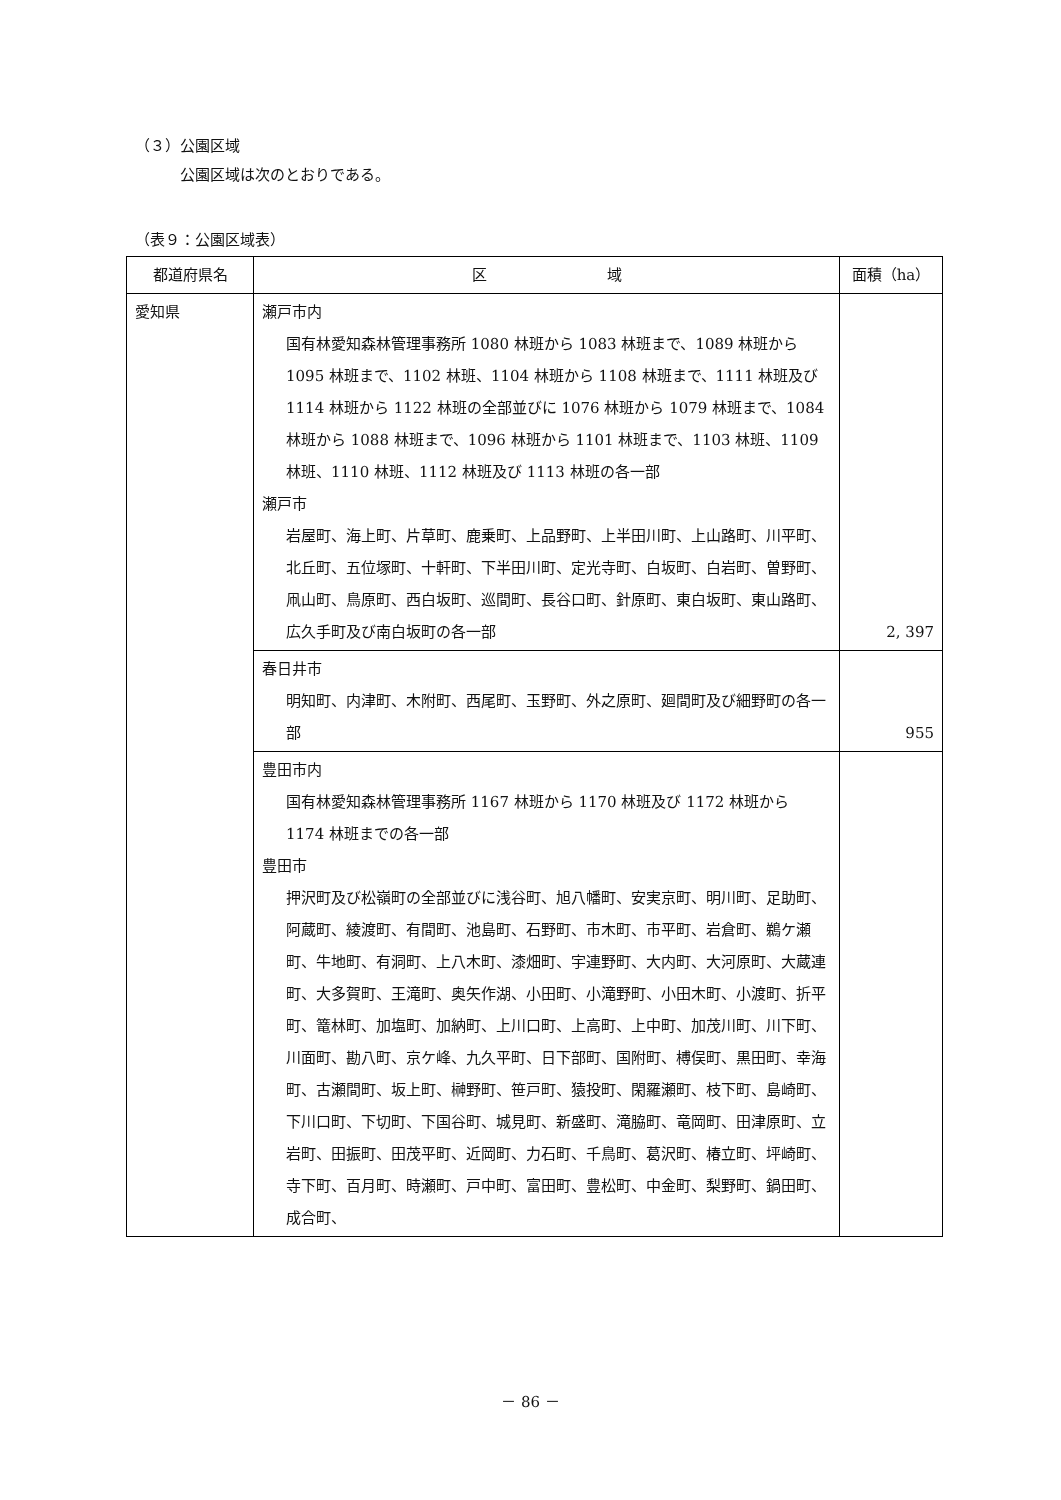（３）公園区域
　　　公園区域は次のとおりである。
（表９：公園区域表）
| 都道府県名 | 区 域 | 面積（ha） |
| --- | --- | --- |
| 愛知県 | 瀬戸市内 国有林愛知森林管理事務所 1080 林班から 1083 林班まで、1089 林班から 1095 林班まで、1102 林班、1104 林班から 1108 林班まで、1111 林班及び 1114 林班から 1122 林班の全部並びに 1076 林班から 1079 林班まで、1084 林班から 1088 林班まで、1096 林班から 1101 林班まで、1103 林班、1109 林班、1110 林班、1112 林班及び 1113 林班の各一部 瀬戸市 岩屋町、海上町、片草町、鹿乗町、上品野町、上半田川町、上山路町、川平町、北丘町、五位塚町、十軒町、下半田川町、定光寺町、白坂町、白岩町、曽野町、凧山町、鳥原町、西白坂町、巡間町、長谷口町、針原町、東白坂町、東山路町、広久手町及び南白坂町の各一部 | 2, 397 |
| | 春日井市 明知町、内津町、木附町、西尾町、玉野町、外之原町、廻間町及び細野町の各一部 | 955 |
| | 豊田市内 国有林愛知森林管理事務所 1167 林班から 1170 林班及び 1172 林班から 1174 林班までの各一部 豊田市 押沢町及び松嶺町の全部並びに浅谷町、旭八幡町、安実京町、明川町、足助町、阿蔵町、綾渡町、有間町、池島町、石野町、市木町、市平町、岩倉町、鵜ケ瀬町、牛地町、有洞町、上八木町、漆畑町、宇連野町、大内町、大河原町、大蔵連町、大多賀町、王滝町、奥矢作湖、小田町、小滝野町、小田木町、小渡町、折平町、篭林町、加塩町、加納町、上川口町、上高町、上中町、加茂川町、川下町、川面町、勘八町、京ケ峰、九久平町、日下部町、国附町、榑俣町、黒田町、幸海町、古瀬間町、坂上町、榊野町、笹戸町、猿投町、閑羅瀬町、枝下町、島崎町、下川口町、下切町、下国谷町、城見町、新盛町、滝脇町、竜岡町、田津原町、立岩町、田振町、田茂平町、近岡町、力石町、千鳥町、葛沢町、椿立町、坪崎町、寺下町、百月町、時瀬町、戸中町、富田町、豊松町、中金町、梨野町、鍋田町、成合町、 | |
－ 86 －